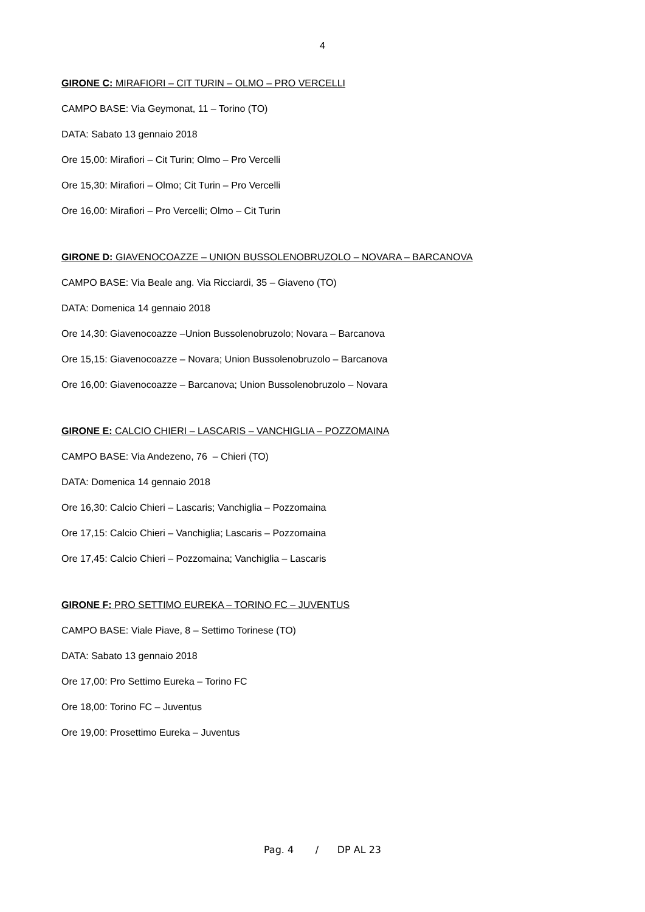4
GIRONE C: MIRAFIORI – CIT TURIN – OLMO – PRO VERCELLI
CAMPO BASE: Via Geymonat, 11 – Torino (TO)
DATA: Sabato 13 gennaio 2018
Ore 15,00: Mirafiori – Cit Turin; Olmo – Pro Vercelli
Ore 15,30: Mirafiori – Olmo; Cit Turin – Pro Vercelli
Ore 16,00: Mirafiori – Pro Vercelli; Olmo – Cit Turin
GIRONE D: GIAVENOCOAZZE – UNION BUSSOLENOBRUZOLO – NOVARA – BARCANOVA
CAMPO BASE: Via Beale ang. Via Ricciardi, 35 – Giaveno (TO)
DATA: Domenica 14 gennaio 2018
Ore 14,30: Giavenocoazze –Union Bussolenobruzolo; Novara – Barcanova
Ore 15,15: Giavenocoazze – Novara; Union Bussolenobruzolo – Barcanova
Ore 16,00: Giavenocoazze – Barcanova; Union Bussolenobruzolo – Novara
GIRONE E: CALCIO CHIERI – LASCARIS – VANCHIGLIA – POZZOMAINA
CAMPO BASE: Via Andezeno, 76 – Chieri (TO)
DATA: Domenica 14 gennaio 2018
Ore 16,30: Calcio Chieri – Lascaris; Vanchiglia – Pozzomaina
Ore 17,15: Calcio Chieri – Vanchiglia; Lascaris – Pozzomaina
Ore 17,45: Calcio Chieri – Pozzomaina; Vanchiglia – Lascaris
GIRONE F: PRO SETTIMO EUREKA – TORINO FC – JUVENTUS
CAMPO BASE: Viale Piave, 8 – Settimo Torinese (TO)
DATA: Sabato 13 gennaio 2018
Ore 17,00: Pro Settimo Eureka – Torino FC
Ore 18,00: Torino FC – Juventus
Ore 19,00: Prosettimo Eureka – Juventus
Pag. 4 / DP AL 23